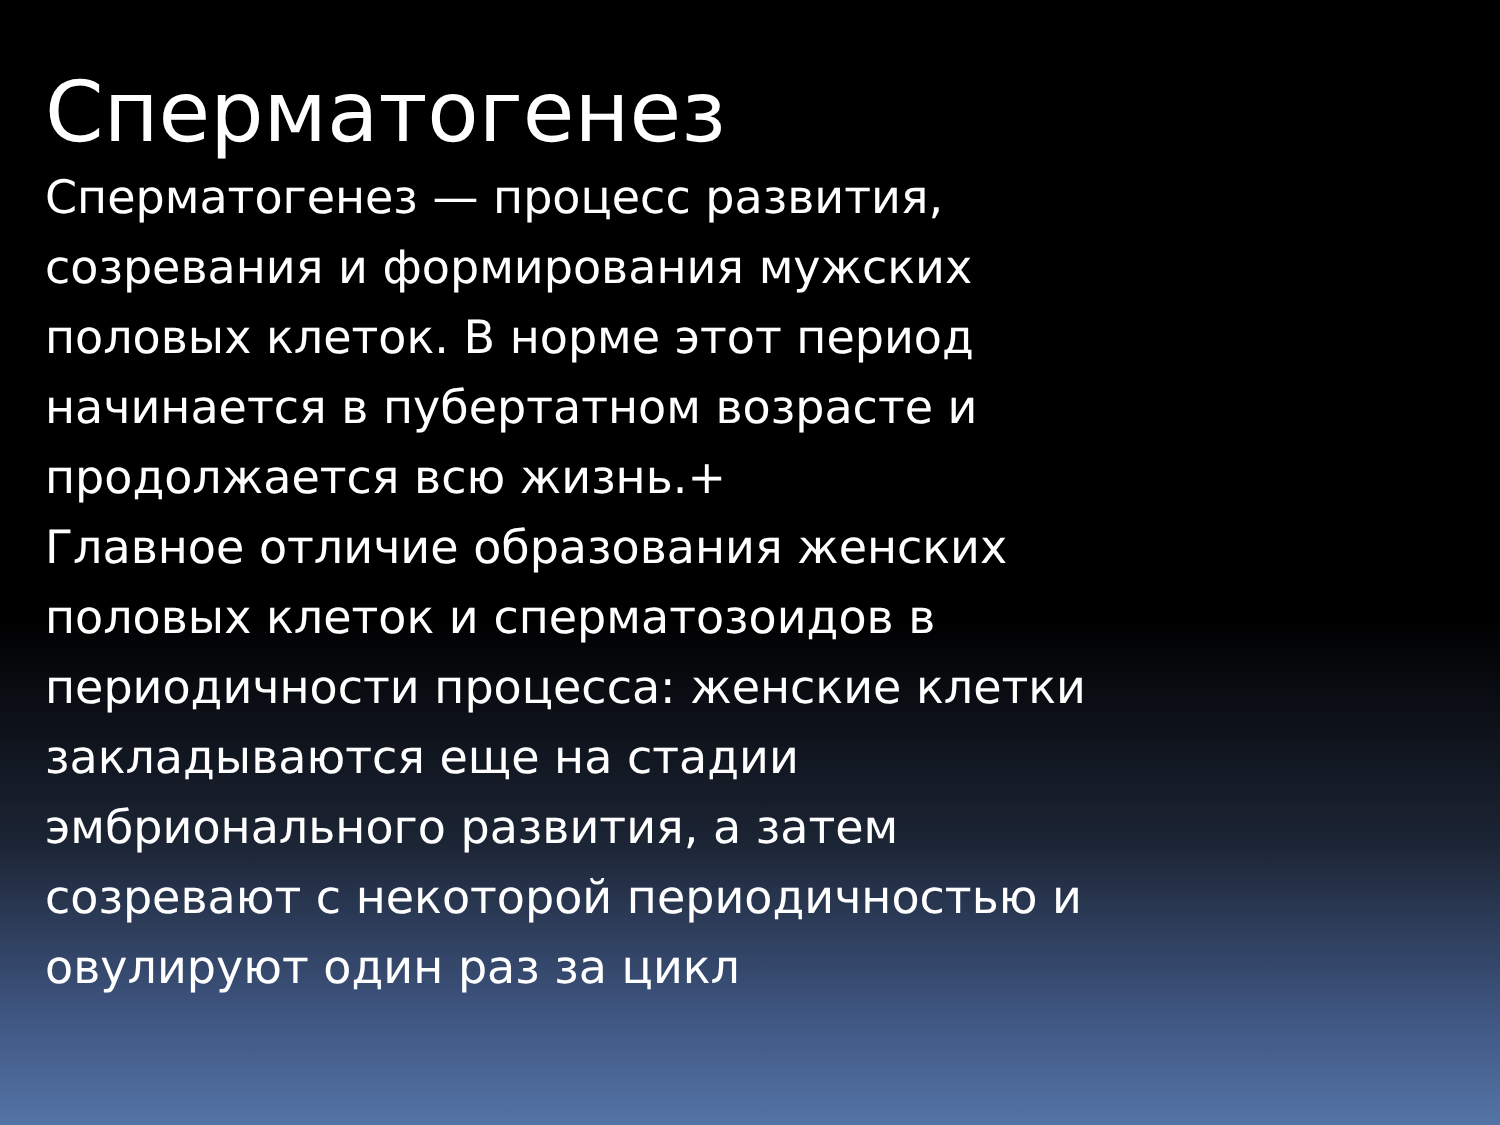Сперматогенез
Сперматогенез — процесс развития, созревания и формирования мужских половых клеток. В норме этот период начинается в пубертатном возрасте и продолжается всю жизнь.+
Главное отличие образования женских половых клеток и сперматозоидов в периодичности процесса: женские клетки закладываются еще на стадии эмбрионального развития, а затем созревают с некоторой периодичностью и овулируют один раз за цикл